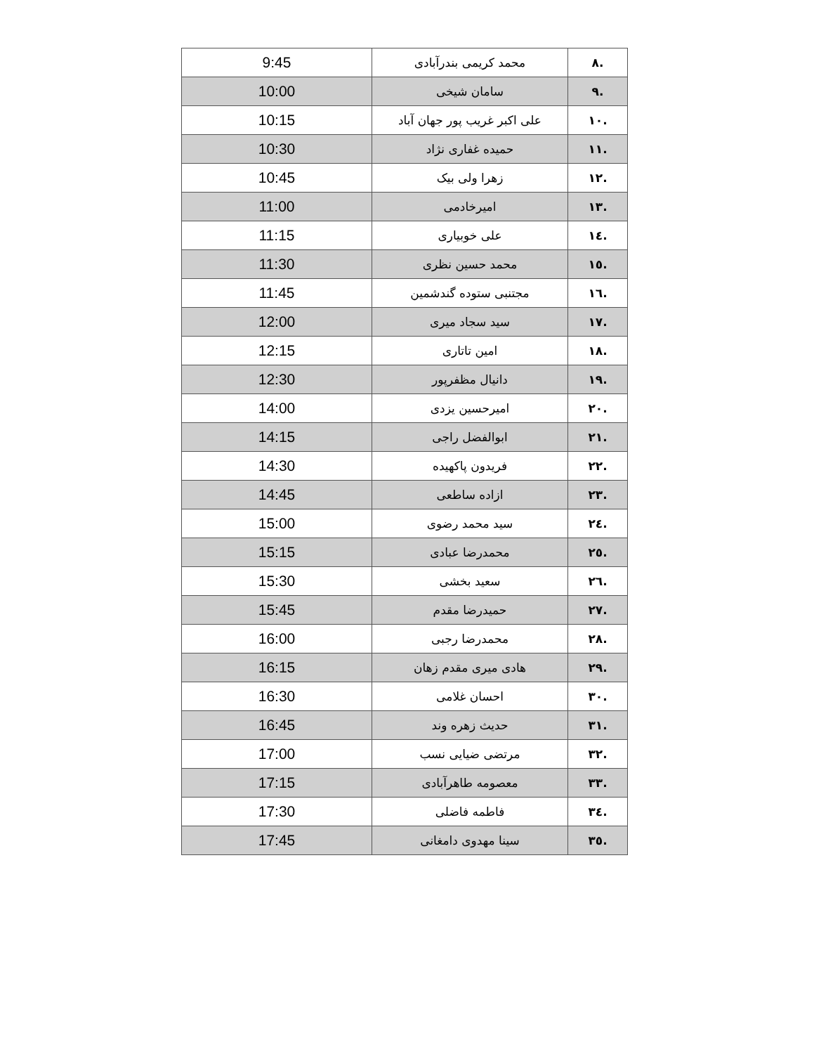| .۸ | محمد کریمی بندرآبادی | 9:45 |
| .۹ | سامان شیخی | 10:00 |
| .۱۰ | علی اکبر غریب پور جهان آباد | 10:15 |
| .۱۱ | حمیده غفاری نژاد | 10:30 |
| .۱۲ | زهرا ولی بیک | 10:45 |
| .۱۳ | امیرخادمی | 11:00 |
| .۱٤ | علی خوبیاری | 11:15 |
| .۱٥ | محمد حسین نظری | 11:30 |
| .۱٦ | مجتنبی ستوده گندشمین | 11:45 |
| .۱۷ | سید سجاد میری | 12:00 |
| .۱۸ | امین تاتاری | 12:15 |
| .۱۹ | دانیال مظفرپور | 12:30 |
| .۲۰ | امیرحسین یزدی | 14:00 |
| .۲۱ | ابوالفضل راجی | 14:15 |
| .۲۲ | فریدون پاکهیده | 14:30 |
| .۲۳ | ازاده ساطعی | 14:45 |
| .۲٤ | سید محمد رضوی | 15:00 |
| .۲٥ | محمدرضا عبادی | 15:15 |
| .۲٦ | سعید بخشی | 15:30 |
| .۲۷ | حمیدرضا مقدم | 15:45 |
| .۲۸ | محمدرضا رجبی | 16:00 |
| .۲۹ | هادی میری مقدم زهان | 16:15 |
| .۳۰ | احسان غلامی | 16:30 |
| .۳۱ | حدیث زهره وند | 16:45 |
| .۳۲ | مرتضی ضیایی نسب | 17:00 |
| .۳۳ | معصومه طاهرآبادی | 17:15 |
| .۳٤ | فاطمه فاضلی | 17:30 |
| .۳٥ | سینا مهدوی دامغانی | 17:45 |